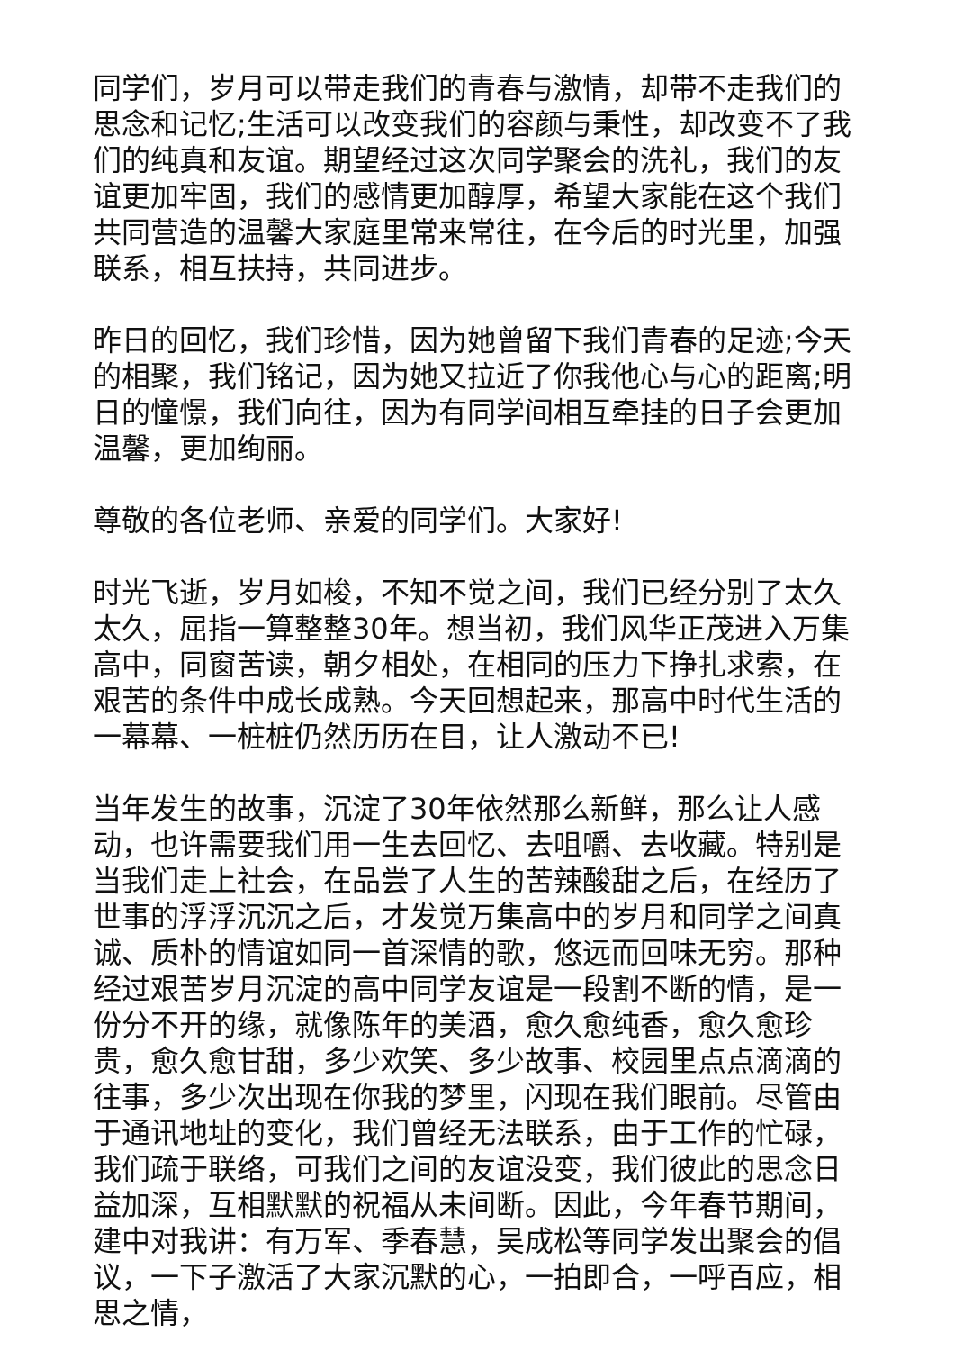同学们，岁月可以带走我们的青春与激情，却带不走我们的思念和记忆;生活可以改变我们的容颜与秉性，却改变不了我们的纯真和友谊。期望经过这次同学聚会的洗礼，我们的友谊更加牢固，我们的感情更加醇厚，希望大家能在这个我们共同营造的温馨大家庭里常来常往，在今后的时光里，加强联系，相互扶持，共同进步。
昨日的回忆，我们珍惜，因为她曾留下我们青春的足迹;今天的相聚，我们铭记，因为她又拉近了你我他心与心的距离;明日的憧憬，我们向往，因为有同学间相互牵挂的日子会更加温馨，更加绚丽。
尊敬的各位老师、亲爱的同学们。大家好!
时光飞逝，岁月如梭，不知不觉之间，我们已经分别了太久太久，屈指一算整整30年。想当初，我们风华正茂进入万集高中，同窗苦读，朝夕相处，在相同的压力下挣扎求索，在艰苦的条件中成长成熟。今天回想起来，那高中时代生活的一幕幕、一桩桩仍然历历在目，让人激动不已!
当年发生的故事，沉淀了30年依然那么新鲜，那么让人感动，也许需要我们用一生去回忆、去咀嚼、去收藏。特别是当我们走上社会，在品尝了人生的苦辣酸甜之后，在经历了世事的浮浮沉沉之后，才发觉万集高中的岁月和同学之间真诚、质朴的情谊如同一首深情的歌，悠远而回味无穷。那种经过艰苦岁月沉淀的高中同学友谊是一段割不断的情，是一份分不开的缘，就像陈年的美酒，愈久愈纯香，愈久愈珍贵，愈久愈甘甜，多少欢笑、多少故事、校园里点点滴滴的往事，多少次出现在你我的梦里，闪现在我们眼前。尽管由于通讯地址的变化，我们曾经无法联系，由于工作的忙碌，我们疏于联络，可我们之间的友谊没变，我们彼此的思念日益加深，互相默默的祝福从未间断。因此，今年春节期间，建中对我讲：有万军、季春慧，吴成松等同学发出聚会的倡议，一下子激活了大家沉默的心，一拍即合，一呼百应，相思之情，